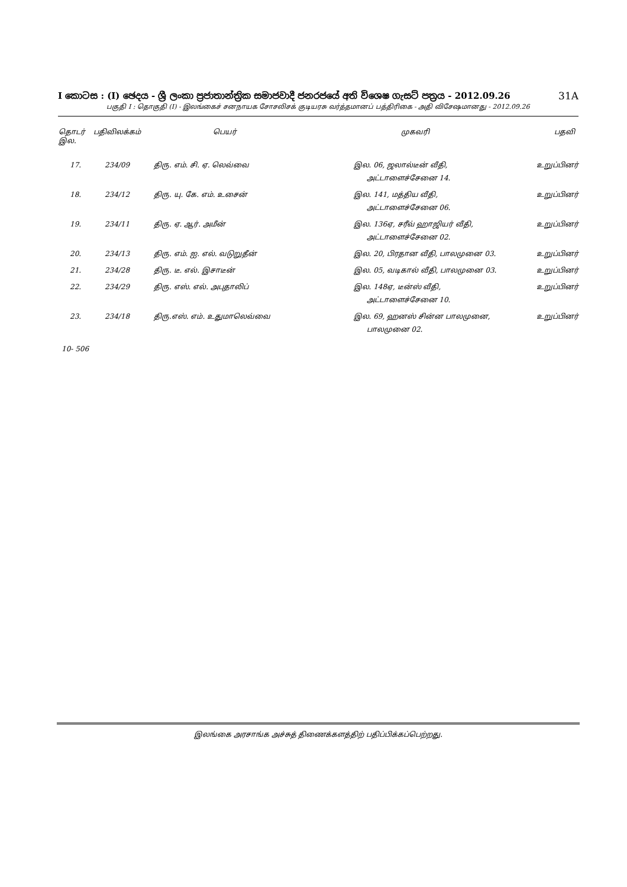I කොටස : (I) ඡෙදය - ශ්‍රී ලංකා ප්‍රජාතාන්ත්‍රික සමාජවාදී ජනරජයේ අති විශෙෂ ගැසට් පත්‍රය - 2012.09.26 31A
பகுதி I : தொகுதி (I) - இலங்கைச் சனநாயக சோசலிசக் குடியரசு வர்த்தமானப் பத்திரிகை - அதி விசேஷமானது - 2012.09.26
| தொடர் இல. | பதிவிலக்கம் | பெயர் | முகவரி | பதவி |
| --- | --- | --- | --- | --- |
| 17. | 234/09 | திரு. எம். சி. ஏ. லெவ்வை | இல. 06, ஜலால்டீன் வீதி, அட்டாளைச்சேனை 14. | உறுப்பினர் |
| 18. | 234/12 | திரு. யு. கே. எம். உசைன் | இல. 141, மத்திய வீதி, அட்டாளைச்சேனை 06. | உறுப்பினர் |
| 19. | 234/11 | திரு. ஏ. ஆர். அமீன் | இல. 136ஏ, சரீவ் ஹாஜியர் வீதி, அட்டாளைச்சேனை 02. | உறுப்பினர் |
| 20. | 234/13 | திரு. எம். ஐ. எல். வடுறுதீன் | இல. 20, பிரதான வீதி, பாலமுனை 03. | உறுப்பினர் |
| 21. | 234/28 | திரு. டீ. எல். இசாடீன் | இல. 05, வடிகால் வீதி, பாலமுனை 03. | உறுப்பினர் |
| 22. | 234/29 | திரு. எஸ். எல். அபுதாலிப் | இல. 148ஏ, டீன்ஸ் வீதி, அட்டாளைச்சேனை 10. | உறுப்பினர் |
| 23. | 234/18 | திரு.எஸ். எம். உதுமாலெவ்வை | இல. 69, ஹனஸ் சின்ன பாலமுனை, பாலமுனை 02. | உறுப்பினர் |
10- 506
இலங்கை அரசாங்க அச்சுத் திணைக்களத்திற் பதிப்பிக்கப்பெற்றது.